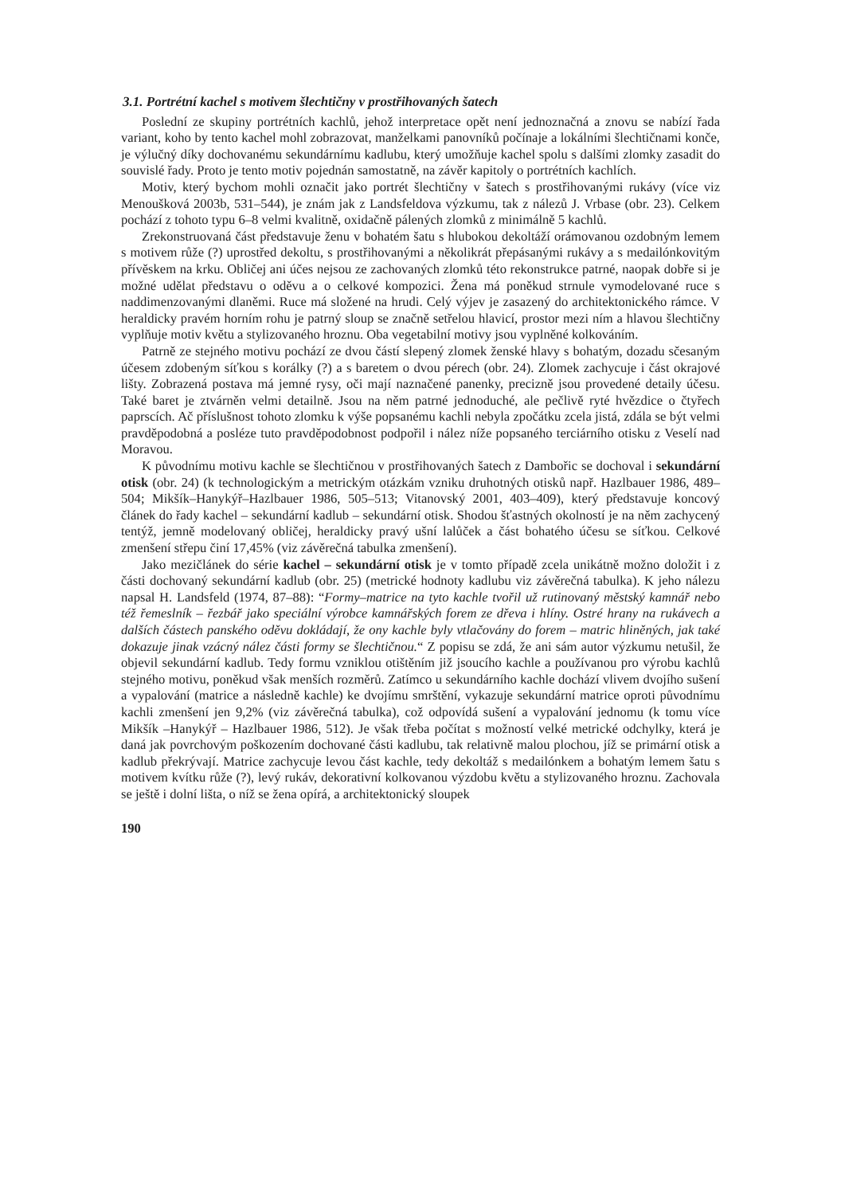3.1. Portrétní kachel s motivem šlechtičny v prostřihovaných šatech
Poslední ze skupiny portrétních kachlů, jehož interpretace opět není jednoznačná a znovu se nabízí řada variant, koho by tento kachel mohl zobrazovat, manželkami panovníků počínaje a lokálními šlechtičnami konče, je výlučný díky dochovanému sekundárnímu kadlubu, který umožňuje kachel spolu s dalšími zlomky zasadit do souvislé řady. Proto je tento motiv pojednán samostatně, na závěr kapitoly o portrétních kachlích.
Motiv, který bychom mohli označit jako portrét šlechtičny v šatech s prostřihovanými rukávy (více viz Menoušková 2003b, 531–544), je znám jak z Landsfeldova výzkumu, tak z nálezů J. Vrbase (obr. 23). Celkem pochází z tohoto typu 6–8 velmi kvalitně, oxidačně pálených zlomků z minimálně 5 kachlů.
Zrekonstruovaná část představuje ženu v bohatém šatu s hlubokou dekoltáží orámovanou ozdobným lemem s motivem růže (?) uprostřed dekoltu, s prostřihovanými a několikrát přepásanými rukávy a s medailónkovitým přívěskem na krku. Obličej ani účes nejsou ze zachovaných zlomků této rekonstrukce patrné, naopak dobře si je možné udělat představu o oděvu a o celkové kompozici. Žena má poněkud strnule vymodelované ruce s naddimenzovanými dlaněmi. Ruce má složené na hrudi. Celý výjev je zasazený do architektonického rámce. V heraldicky pravém horním rohu je patrný sloup se značně setřelou hlavicí, prostor mezi ním a hlavou šlechtičny vyplňuje motiv květu a stylizovaného hroznu. Oba vegetabilní motivy jsou vyplněné kolkováním.
Patrně ze stejného motivu pochází ze dvou částí slepený zlomek ženské hlavy s bohatým, dozadu sčesaným účesem zdobeným síťkou s korálky (?) a s baretem o dvou pérech (obr. 24). Zlomek zachycuje i část okrajové lišty. Zobrazená postava má jemné rysy, oči mají naznačené panenky, precizně jsou provedené detaily účesu. Také baret je ztvárněn velmi detailně. Jsou na něm patrné jednoduché, ale pečlivě ryté hvězdice o čtyřech paprscích. Ač příslušnost tohoto zlomku k výše popsanému kachli nebyla zpočátku zcela jistá, zdála se být velmi pravděpodobná a posléze tuto pravděpodobnost podpořil i nález níže popsaného terciárního otisku z Veselí nad Moravou.
K původnímu motivu kachle se šlechtičnou v prostřihovaných šatech z Dambořic se dochoval i sekundární otisk (obr. 24) (k technologickým a metrickým otázkám vzniku druhotných otisků např. Hazlbauer 1986, 489–504; Mikšík–Hanykýř–Hazlbauer 1986, 505–513; Vitanovský 2001, 403–409), který představuje koncový článek do řady kachel – sekundární kadlub – sekundární otisk. Shodou šťastných okolností je na něm zachycený tentýž, jemně modelovaný obličej, heraldicky pravý ušní lalůček a část bohatého účesu se síťkou. Celkové zmenšení střepu činí 17,45% (viz závěrečná tabulka zmenšení).
Jako mezičlánek do série kachel – sekundární otisk je v tomto případě zcela unikátně možno doložit i z části dochovaný sekundární kadlub (obr. 25) (metrické hodnoty kadlubu viz závěrečná tabulka). K jeho nálezu napsal H. Landsfeld (1974, 87–88): “Formy–matrice na tyto kachle tvořil už rutinovaný městský kamnář nebo též řemeslník – řezbář jako speciální výrobce kamnářských forem ze dřeva i hlíny. Ostré hrany na rukávech a dalších částech panského oděvu dokládají, že ony kachle byly vtlačovány do forem – matric hliněných, jak také dokazuje jinak vzácný nález části formy se šlechtičnou.“ Z popisu se zdá, že ani sám autor výzkumu netušil, že objevil sekundární kadlub. Tedy formu vzniklou otištěním již jsoucího kachle a používanou pro výrobu kachlů stejného motivu, poněkud však menších rozměrů. Zatímco u sekundárního kachle dochází vlivem dvojího sušení a vypalování (matrice a následně kachle) ke dvojímu smrštění, vykazuje sekundární matrice oproti původnímu kachli zmenšení jen 9,2% (viz závěrečná tabulka), což odpovídá sušení a vypalování jednomu (k tomu více Mikšík –Hanykýř – Hazlbauer 1986, 512). Je však třeba počítat s možností velké metrické odchylky, která je daná jak povrchovým poškozením dochované části kadlubu, tak relativně malou plochou, jíž se primární otisk a kadlub překrývají. Matrice zachycuje levou část kachle, tedy dekoltáž s medailónkem a bohatým lemem šatu s motivem kvítku růže (?), levý rukáv, dekorativní kolkovanou výzdobu květu a stylizovaného hroznu. Zachovala se ještě i dolní lišta, o níž se žena opírá, a architektonický sloupek
190